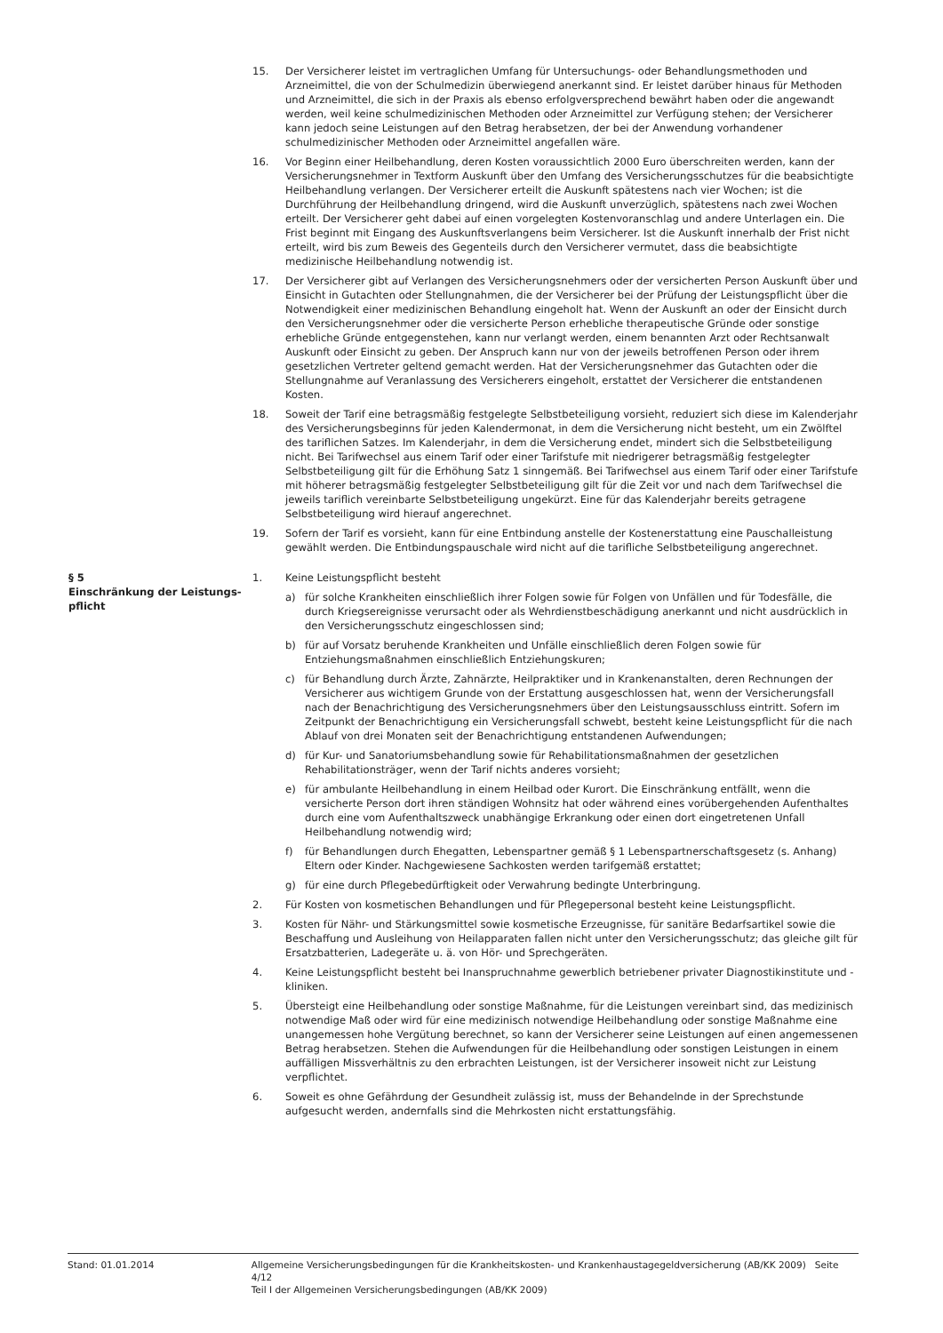15. Der Versicherer leistet im vertraglichen Umfang für Untersuchungs- oder Behandlungsmethoden und Arzneimittel, die von der Schulmedizin überwiegend anerkannt sind. Er leistet darüber hinaus für Methoden und Arzneimittel, die sich in der Praxis als ebenso erfolgversprechend bewährt haben oder die angewandt werden, weil keine schulmedizinischen Methoden oder Arzneimittel zur Verfügung stehen; der Versicherer kann jedoch seine Leistungen auf den Betrag herabsetzen, der bei der Anwendung vorhandener schulmedizinischer Methoden oder Arzneimittel angefallen wäre.
16. Vor Beginn einer Heilbehandlung, deren Kosten voraussichtlich 2000 Euro überschreiten werden, kann der Versicherungsnehmer in Textform Auskunft über den Umfang des Versicherungsschutzes für die beabsichtigte Heilbehandlung verlangen. Der Versicherer erteilt die Auskunft spätestens nach vier Wochen; ist die Durchführung der Heilbehandlung dringend, wird die Auskunft unverzüglich, spätestens nach zwei Wochen erteilt. Der Versicherer geht dabei auf einen vorgelegten Kostenvoranschlag und andere Unterlagen ein. Die Frist beginnt mit Eingang des Auskunftsverlangens beim Versicherer. Ist die Auskunft innerhalb der Frist nicht erteilt, wird bis zum Beweis des Gegenteils durch den Versicherer vermutet, dass die beabsichtigte medizinische Heilbehandlung notwendig ist.
17. Der Versicherer gibt auf Verlangen des Versicherungsnehmers oder der versicherten Person Auskunft über und Einsicht in Gutachten oder Stellungnahmen, die der Versicherer bei der Prüfung der Leistungspflicht über die Notwendigkeit einer medizinischen Behandlung eingeholt hat. Wenn der Auskunft an oder der Einsicht durch den Versicherungsnehmer oder die versicherte Person erhebliche therapeutische Gründe oder sonstige erhebliche Gründe entgegenstehen, kann nur verlangt werden, einem benannten Arzt oder Rechtsanwalt Auskunft oder Einsicht zu geben. Der Anspruch kann nur von der jeweils betroffenen Person oder ihrem gesetzlichen Vertreter geltend gemacht werden. Hat der Versicherungsnehmer das Gutachten oder die Stellungnahme auf Veranlassung des Versicherers eingeholt, erstattet der Versicherer die entstandenen Kosten.
18. Soweit der Tarif eine betragsmäßig festgelegte Selbstbeteiligung vorsieht, reduziert sich diese im Kalenderjahr des Versicherungsbeginns für jeden Kalendermonat, in dem die Versicherung nicht besteht, um ein Zwölftel des tariflichen Satzes. Im Kalenderjahr, in dem die Versicherung endet, mindert sich die Selbstbeteiligung nicht. Bei Tarifwechsel aus einem Tarif oder einer Tarifstufe mit niedrigerer betragsmäßig festgelegter Selbstbeteiligung gilt für die Erhöhung Satz 1 sinngemäß. Bei Tarifwechsel aus einem Tarif oder einer Tarifstufe mit höherer betragsmäßig festgelegter Selbstbeteiligung gilt für die Zeit vor und nach dem Tarifwechsel die jeweils tariflich vereinbarte Selbstbeteiligung ungekürzt. Eine für das Kalenderjahr bereits getragene Selbstbeteiligung wird hierauf angerechnet.
19. Sofern der Tarif es vorsieht, kann für eine Entbindung anstelle der Kostenerstattung eine Pauschalleistung gewählt werden. Die Entbindungspauschale wird nicht auf die tarifliche Selbstbeteiligung angerechnet.
§ 5
Einschränkung der Leistungs-
pflicht
1. Keine Leistungspflicht besteht
a) für solche Krankheiten einschließlich ihrer Folgen sowie für Folgen von Unfällen und für Todesfälle, die durch Kriegsereignisse verursacht oder als Wehrdienstbeschädigung anerkannt und nicht ausdrücklich in den Versicherungsschutz eingeschlossen sind;
b) für auf Vorsatz beruhende Krankheiten und Unfälle einschließlich deren Folgen sowie für Entziehungsmaßnahmen einschließlich Entziehungskuren;
c) für Behandlung durch Ärzte, Zahnärzte, Heilpraktiker und in Krankenanstalten, deren Rechnungen der Versicherer aus wichtigem Grunde von der Erstattung ausgeschlossen hat, wenn der Versicherungsfall nach der Benachrichtigung des Versicherungsnehmers über den Leistungsausschluss eintritt. Sofern im Zeitpunkt der Benachrichtigung ein Versicherungsfall schwebt, besteht keine Leistungspflicht für die nach Ablauf von drei Monaten seit der Benachrichtigung entstandenen Aufwendungen;
d) für Kur- und Sanatoriumsbehandlung sowie für Rehabilitationsmaßnahmen der gesetzlichen Rehabilitationsträger, wenn der Tarif nichts anderes vorsieht;
e) für ambulante Heilbehandlung in einem Heilbad oder Kurort. Die Einschränkung entfällt, wenn die versicherte Person dort ihren ständigen Wohnsitz hat oder während eines vorübergehenden Aufenthaltes durch eine vom Aufenthaltszweck unabhängige Erkrankung oder einen dort eingetretenen Unfall Heilbehandlung notwendig wird;
f) für Behandlungen durch Ehegatten, Lebenspartner gemäß § 1 Lebenspartnerschaftsgesetz (s. Anhang) Eltern oder Kinder. Nachgewiesene Sachkosten werden tarifgemäß erstattet;
g) für eine durch Pflegebedürftigkeit oder Verwahrung bedingte Unterbringung.
2. Für Kosten von kosmetischen Behandlungen und für Pflegepersonal besteht keine Leistungspflicht.
3. Kosten für Nähr- und Stärkungsmittel sowie kosmetische Erzeugnisse, für sanitäre Bedarfsartikel sowie die Beschaffung und Ausleihung von Heilapparaten fallen nicht unter den Versicherungsschutz; das gleiche gilt für Ersatzbatterien, Ladegeräte u. ä. von Hör- und Sprechgeräten.
4. Keine Leistungspflicht besteht bei Inanspruchnahme gewerblich betriebener privater Diagnostikinstitute und -kliniken.
5. Übersteigt eine Heilbehandlung oder sonstige Maßnahme, für die Leistungen vereinbart sind, das medizinisch notwendige Maß oder wird für eine medizinisch notwendige Heilbehandlung oder sonstige Maßnahme eine unangemessen hohe Vergütung berechnet, so kann der Versicherer seine Leistungen auf einen angemessenen Betrag herabsetzen. Stehen die Aufwendungen für die Heilbehandlung oder sonstigen Leistungen in einem auffälligen Missverhältnis zu den erbrachten Leistungen, ist der Versicherer insoweit nicht zur Leistung verpflichtet.
6. Soweit es ohne Gefährdung der Gesundheit zulässig ist, muss der Behandelnde in der Sprechstunde aufgesucht werden, andernfalls sind die Mehrkosten nicht erstattungsfähig.
Stand: 01.01.2014 Allgemeine Versicherungsbedingungen für die Krankheitskosten- und Krankenhaustagegeldversicherung (AB/KK 2009) Seite 4/12
Teil I der Allgemeinen Versicherungsbedingungen (AB/KK 2009)